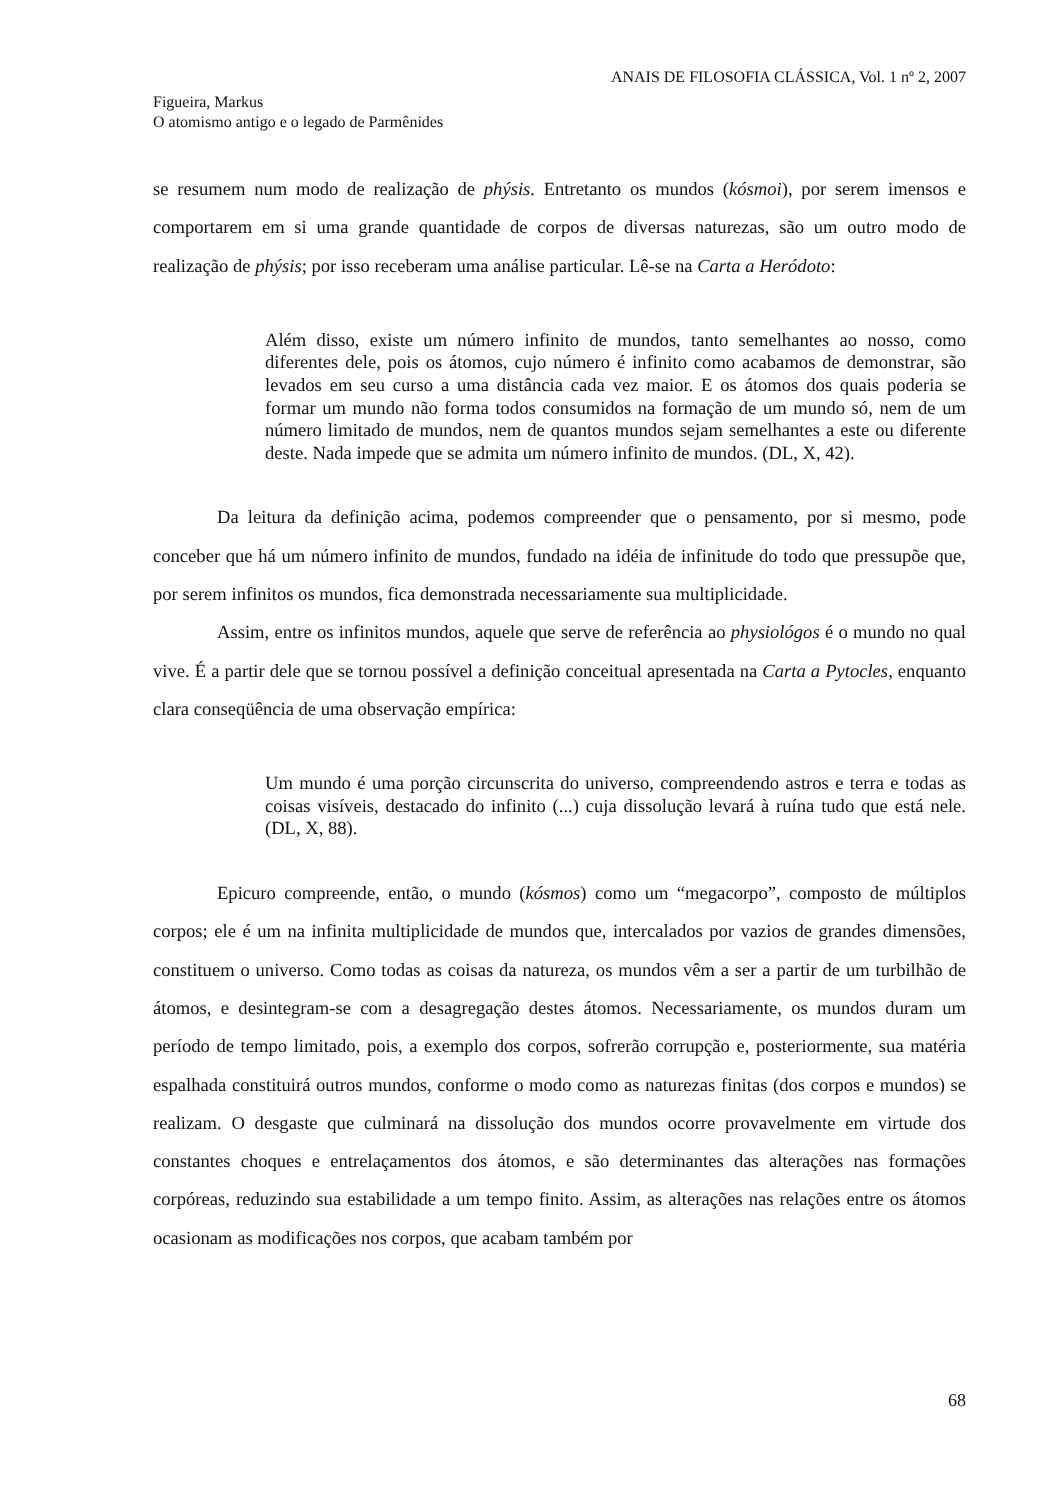ANAIS DE FILOSOFIA CLÁSSICA, Vol. 1 nº 2, 2007
Figueira, Markus
O atomismo antigo e o legado de Parmênides
se resumem num modo de realização de phýsis. Entretanto os mundos (kósmoi), por serem imensos e comportarem em si uma grande quantidade de corpos de diversas naturezas, são um outro modo de realização de phýsis; por isso receberam uma análise particular. Lê-se na Carta a Heródoto:
Além disso, existe um número infinito de mundos, tanto semelhantes ao nosso, como diferentes dele, pois os átomos, cujo número é infinito como acabamos de demonstrar, são levados em seu curso a uma distância cada vez maior. E os átomos dos quais poderia se formar um mundo não forma todos consumidos na formação de um mundo só, nem de um número limitado de mundos, nem de quantos mundos sejam semelhantes a este ou diferente deste. Nada impede que se admita um número infinito de mundos. (DL, X, 42).
Da leitura da definição acima, podemos compreender que o pensamento, por si mesmo, pode conceber que há um número infinito de mundos, fundado na idéia de infinitude do todo que pressupõe que, por serem infinitos os mundos, fica demonstrada necessariamente sua multiplicidade.
Assim, entre os infinitos mundos, aquele que serve de referência ao physiológos é o mundo no qual vive. É a partir dele que se tornou possível a definição conceitual apresentada na Carta a Pytocles, enquanto clara conseqüência de uma observação empírica:
Um mundo é uma porção circunscrita do universo, compreendendo astros e terra e todas as coisas visíveis, destacado do infinito (...) cuja dissolução levará à ruína tudo que está nele. (DL, X, 88).
Epicuro compreende, então, o mundo (kósmos) como um “megacorpo”, composto de múltiplos corpos; ele é um na infinita multiplicidade de mundos que, intercalados por vazios de grandes dimensões, constituem o universo. Como todas as coisas da natureza, os mundos vêm a ser a partir de um turbilhão de átomos, e desintegram-se com a desagregação destes átomos. Necessariamente, os mundos duram um período de tempo limitado, pois, a exemplo dos corpos, sofrerão corrupção e, posteriormente, sua matéria espalhada constituirá outros mundos, conforme o modo como as naturezas finitas (dos corpos e mundos) se realizam. O desgaste que culminará na dissolução dos mundos ocorre provavelmente em virtude dos constantes choques e entrelaçamentos dos átomos, e são determinantes das alterações nas formações corpóreas, reduzindo sua estabilidade a um tempo finito. Assim, as alterações nas relações entre os átomos ocasionam as modificações nos corpos, que acabam também por
68